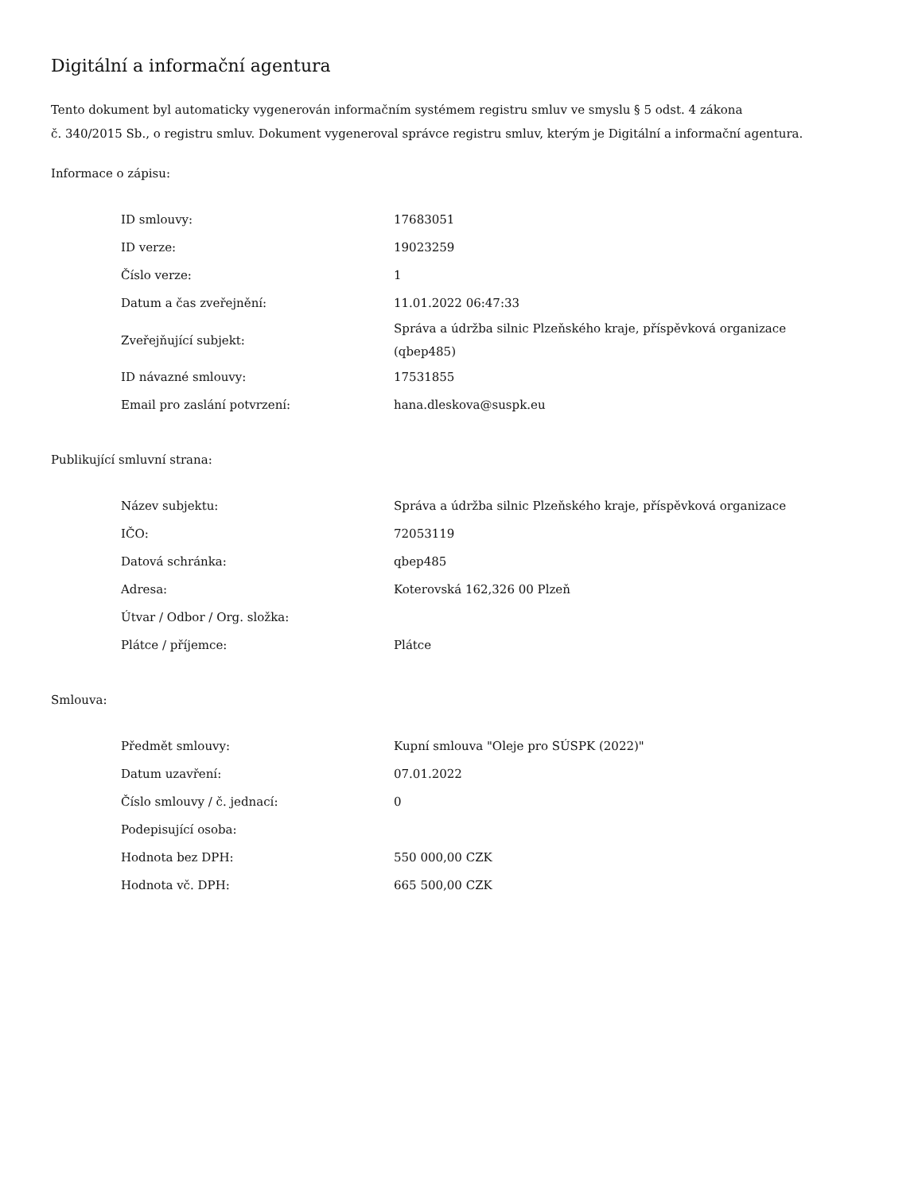Digitální a informační agentura
Tento dokument byl automaticky vygenerován informačním systémem registru smluv ve smyslu § 5 odst. 4 zákona
č. 340/2015 Sb., o registru smluv. Dokument vygeneroval správce registru smluv, kterým je Digitální a informační agentura.
Informace o zápisu:
| ID smlouvy: | 17683051 |
| ID verze: | 19023259 |
| Číslo verze: | 1 |
| Datum a čas zveřejnění: | 11.01.2022 06:47:33 |
| Zveřejňující subjekt: | Správa a údržba silnic Plzeňského kraje, příspěvková organizace (qbep485) |
| ID návazné smlouvy: | 17531855 |
| Email pro zaslání potvrzení: | hana.dleskova@suspk.eu |
Publikující smluvní strana:
| Název subjektu: | Správa a údržba silnic Plzeňského kraje, příspěvková organizace |
| IČO: | 72053119 |
| Datová schránka: | qbep485 |
| Adresa: | Koterovská 162,326 00 Plzeň |
| Útvar / Odbor / Org. složka: | |
| Plátce / příjemce: | Plátce |
Smlouva:
| Předmět smlouvy: | Kupní smlouva "Oleje pro SÚSPK (2022)" |
| Datum uzavření: | 07.01.2022 |
| Číslo smlouvy / č. jednací: | 0 |
| Podepisující osoba: | |
| Hodnota bez DPH: | 550 000,00 CZK |
| Hodnota vč. DPH: | 665 500,00 CZK |